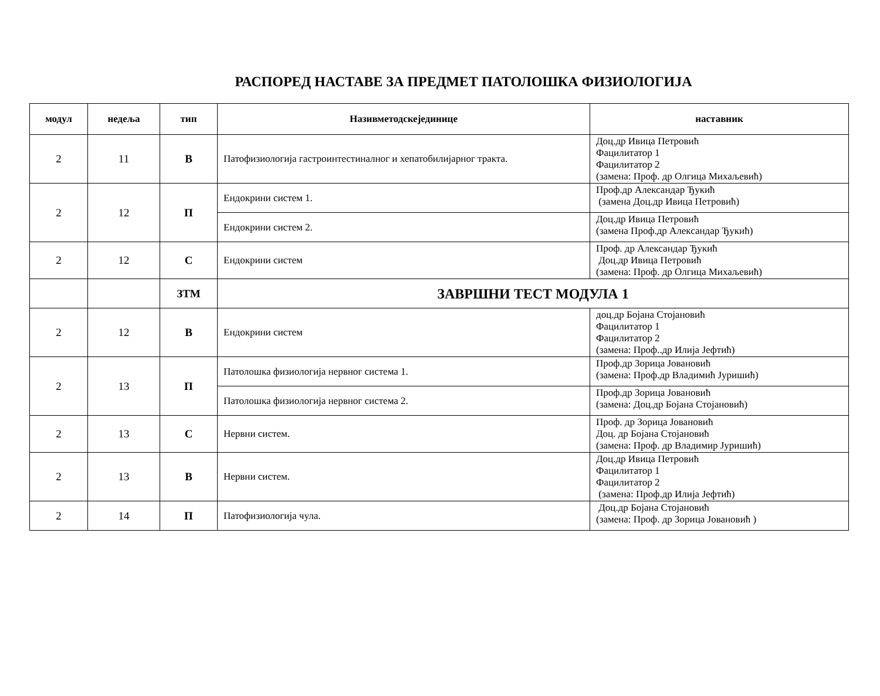РАСПОРЕД НАСТАВЕ ЗА ПРЕДМЕТ ПАТОЛОШКА ФИЗИОЛОГИЈА
| модул | недеља | тип | Називметодскејединице | наставник |
| --- | --- | --- | --- | --- |
| 2 | 11 | В | Патофизиологија гастроинтестиналног и хепатобилијарног тракта. | Доц.др Ивица Петровић Фацилитатор 1 Фацилитатор 2 (замена: Проф. др Олгица Михаљевић) |
| 2 | 12 | П | Ендокрини систем 1. | Проф.др Александар Ђукић (замена Доц.др Ивица Петровић) |
| | | | Ендокрини систем 2. | Доц.др Ивица Петровић (замена Проф.др Александар Ђукић) |
| 2 | 12 | С | Ендокрини систем | Проф. др Александар Ђукић Доц.др Ивица Петровић (замена: Проф. др Олгица Михаљевић) |
| | | ЗТМ | ЗАВРШНИ ТЕСТ МОДУЛА 1 | |
| 2 | 12 | В | Ендокрини систем | доц.др Бојана Стојановић Фацилитатор 1 Фацилитатор 2 (замена: Проф..др Илија Јефтић) |
| 2 | 13 | П | Патолошка физиологија нервног система 1. | Проф.др Зорица Јовановић (замена: Проф.др Владимић Јуришић) |
| | | | Патолошка физиологија нервног система 2. | Проф.др Зорица Јовановић (замена: Доц.др Бојана Стојановић) |
| 2 | 13 | С | Нервни систем. | Проф. др Зорица Јовановић Доц. др Бојана Стојановић (замена: Проф. др Владимир Јуришић) |
| 2 | 13 | В | Нервни систем. | Доц.др Ивица Петровић Фацилитатор 1 Фацилитатор 2 (замена: Проф.др Илија Јефтић) |
| 2 | 14 | П | Патофизиологија чула. | Доц.др Бојана Стојановић (замена: Проф. др Зорица Јовановић ) |